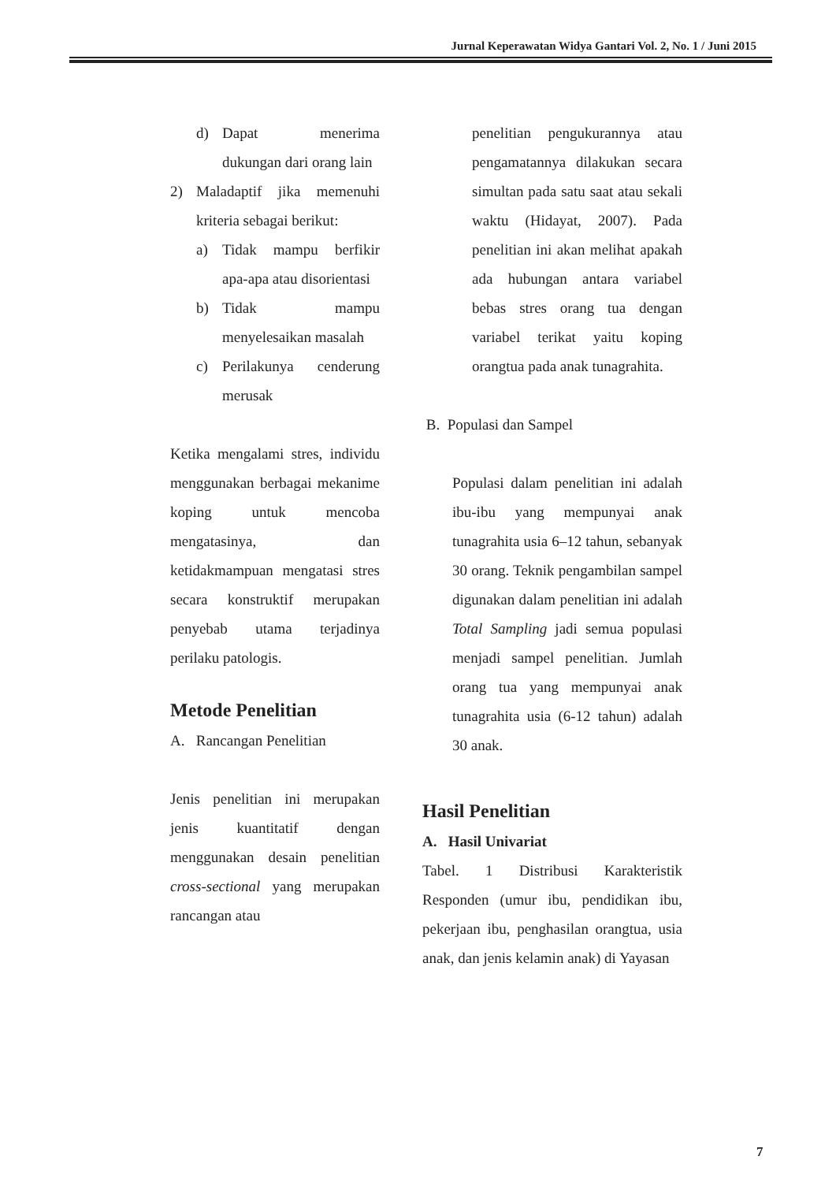Jurnal Keperawatan Widya Gantari Vol. 2, No. 1 / Juni 2015
d) Dapat menerima dukungan dari orang lain
2) Maladaptif jika memenuhi kriteria sebagai berikut:
a) Tidak mampu berfikir apa-apa atau disorientasi
b) Tidak mampu menyelesaikan masalah
c) Perilakunya cenderung merusak
Ketika mengalami stres, individu menggunakan berbagai mekanime koping untuk mencoba mengatasinya, dan ketidakmampuan mengatasi stres secara konstruktif merupakan penyebab utama terjadinya perilaku patologis.
Metode Penelitian
A. Rancangan Penelitian
Jenis penelitian ini merupakan jenis kuantitatif dengan menggunakan desain penelitian cross-sectional yang merupakan rancangan atau
penelitian pengukurannya atau pengamatannya dilakukan secara simultan pada satu saat atau sekali waktu (Hidayat, 2007). Pada penelitian ini akan melihat apakah ada hubungan antara variabel bebas stres orang tua dengan variabel terikat yaitu koping orangtua pada anak tunagrahita.
B. Populasi dan Sampel
Populasi dalam penelitian ini adalah ibu-ibu yang mempunyai anak tunagrahita usia 6–12 tahun, sebanyak 30 orang. Teknik pengambilan sampel digunakan dalam penelitian ini adalah Total Sampling jadi semua populasi menjadi sampel penelitian. Jumlah orang tua yang mempunyai anak tunagrahita usia (6-12 tahun) adalah 30 anak.
Hasil Penelitian
A. Hasil Univariat
Tabel. 1 Distribusi Karakteristik Responden (umur ibu, pendidikan ibu, pekerjaan ibu, penghasilan orangtua, usia anak, dan jenis kelamin anak) di Yayasan
7